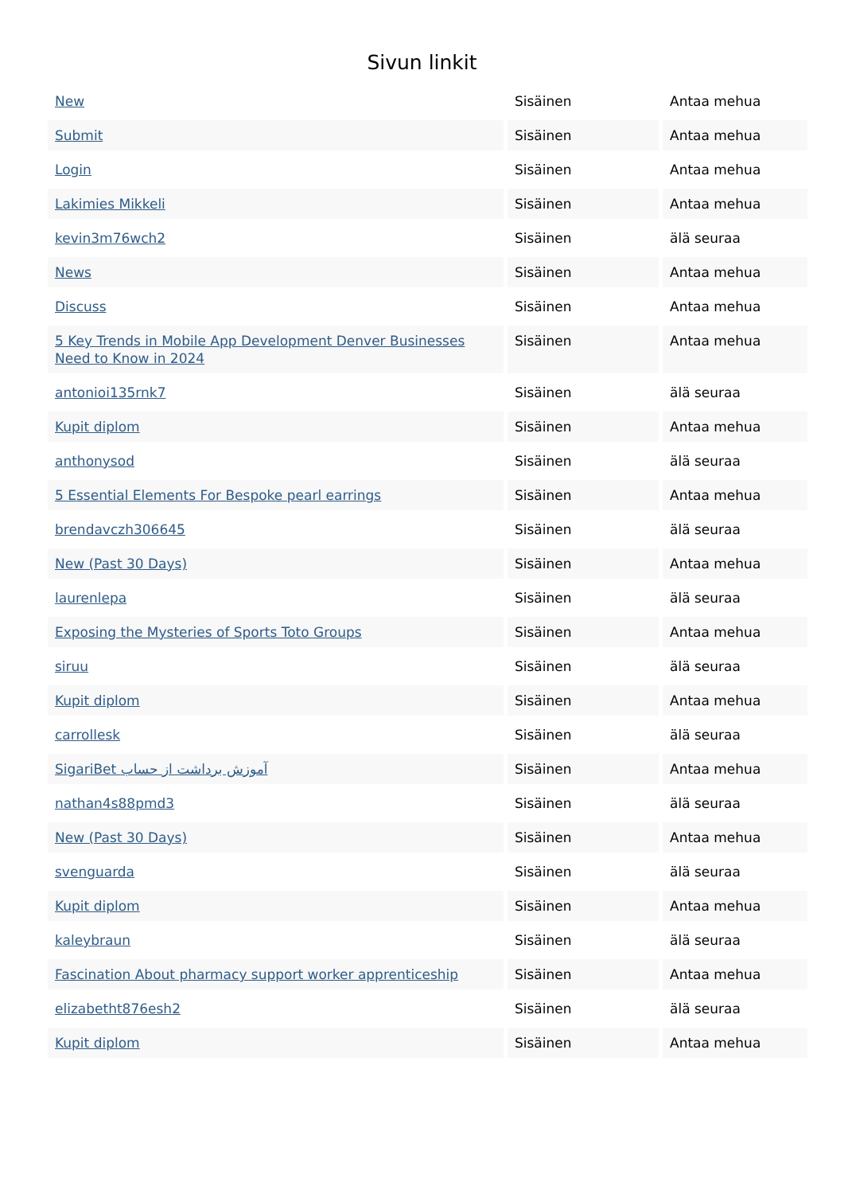Sivun linkit
| New | Sisäinen | Antaa mehua |
| Submit | Sisäinen | Antaa mehua |
| Login | Sisäinen | Antaa mehua |
| Lakimies Mikkeli | Sisäinen | Antaa mehua |
| kevin3m76wch2 | Sisäinen | älä seuraa |
| News | Sisäinen | Antaa mehua |
| Discuss | Sisäinen | Antaa mehua |
| 5 Key Trends in Mobile App Development Denver Businesses Need to Know in 2024 | Sisäinen | Antaa mehua |
| antonioi135rnk7 | Sisäinen | älä seuraa |
| Kupit diplom | Sisäinen | Antaa mehua |
| anthonysod | Sisäinen | älä seuraa |
| 5 Essential Elements For Bespoke pearl earrings | Sisäinen | Antaa mehua |
| brendavczh306645 | Sisäinen | älä seuraa |
| New (Past 30 Days) | Sisäinen | Antaa mehua |
| laurenlepa | Sisäinen | älä seuraa |
| Exposing the Mysteries of Sports Toto Groups | Sisäinen | Antaa mehua |
| siruu | Sisäinen | älä seuraa |
| Kupit diplom | Sisäinen | Antaa mehua |
| carrollesk | Sisäinen | älä seuraa |
| SigariBet آموزش برداشت از حساب | Sisäinen | Antaa mehua |
| nathan4s88pmd3 | Sisäinen | älä seuraa |
| New (Past 30 Days) | Sisäinen | Antaa mehua |
| svenguarda | Sisäinen | älä seuraa |
| Kupit diplom | Sisäinen | Antaa mehua |
| kaleybraun | Sisäinen | älä seuraa |
| Fascination About pharmacy support worker apprenticeship | Sisäinen | Antaa mehua |
| elizabetht876esh2 | Sisäinen | älä seuraa |
| Kupit diplom | Sisäinen | Antaa mehua |